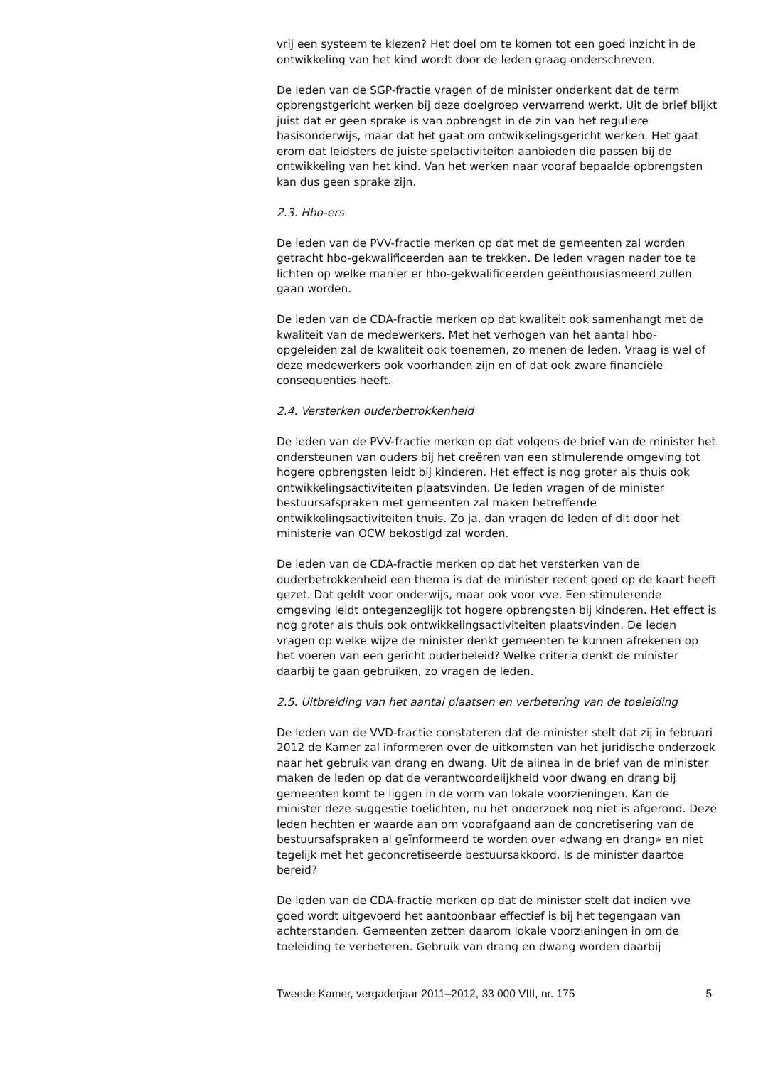vrij een systeem te kiezen? Het doel om te komen tot een goed inzicht in de ontwikkeling van het kind wordt door de leden graag onderschreven.
De leden van de SGP-fractie vragen of de minister onderkent dat de term opbrengstgericht werken bij deze doelgroep verwarrend werkt. Uit de brief blijkt juist dat er geen sprake is van opbrengst in de zin van het reguliere basisonderwijs, maar dat het gaat om ontwikkelingsgericht werken. Het gaat erom dat leidsters de juiste spelactiviteiten aanbieden die passen bij de ontwikkeling van het kind. Van het werken naar vooraf bepaalde opbrengsten kan dus geen sprake zijn.
2.3. Hbo-ers
De leden van de PVV-fractie merken op dat met de gemeenten zal worden getracht hbo-gekwalificeerden aan te trekken. De leden vragen nader toe te lichten op welke manier er hbo-gekwalificeerden geënthousiasmeerd zullen gaan worden.
De leden van de CDA-fractie merken op dat kwaliteit ook samenhangt met de kwaliteit van de medewerkers. Met het verhogen van het aantal hbo-opgeleiden zal de kwaliteit ook toenemen, zo menen de leden. Vraag is wel of deze medewerkers ook voorhanden zijn en of dat ook zware financiële consequenties heeft.
2.4. Versterken ouderbetrokkenheid
De leden van de PVV-fractie merken op dat volgens de brief van de minister het ondersteunen van ouders bij het creëren van een stimulerende omgeving tot hogere opbrengsten leidt bij kinderen. Het effect is nog groter als thuis ook ontwikkelingsactiviteiten plaatsvinden. De leden vragen of de minister bestuursafspraken met gemeenten zal maken betreffende ontwikkelingsactiviteiten thuis. Zo ja, dan vragen de leden of dit door het ministerie van OCW bekostigd zal worden.
De leden van de CDA-fractie merken op dat het versterken van de ouderbetrokkenheid een thema is dat de minister recent goed op de kaart heeft gezet. Dat geldt voor onderwijs, maar ook voor vve. Een stimulerende omgeving leidt ontegenzeglijk tot hogere opbrengsten bij kinderen. Het effect is nog groter als thuis ook ontwikkelingsactiviteiten plaatsvinden. De leden vragen op welke wijze de minister denkt gemeenten te kunnen afrekenen op het voeren van een gericht ouderbeleid? Welke criteria denkt de minister daarbij te gaan gebruiken, zo vragen de leden.
2.5. Uitbreiding van het aantal plaatsen en verbetering van de toeleiding
De leden van de VVD-fractie constateren dat de minister stelt dat zij in februari 2012 de Kamer zal informeren over de uitkomsten van het juridische onderzoek naar het gebruik van drang en dwang. Uit de alinea in de brief van de minister maken de leden op dat de verantwoordelijkheid voor dwang en drang bij gemeenten komt te liggen in de vorm van lokale voorzieningen. Kan de minister deze suggestie toelichten, nu het onderzoek nog niet is afgerond. Deze leden hechten er waarde aan om voorafgaand aan de concretisering van de bestuursafspraken al geïnformeerd te worden over «dwang en drang» en niet tegelijk met het geconcretiseerde bestuursakkoord. Is de minister daartoe bereid?
De leden van de CDA-fractie merken op dat de minister stelt dat indien vve goed wordt uitgevoerd het aantoonbaar effectief is bij het tegengaan van achterstanden. Gemeenten zetten daarom lokale voorzieningen in om de toeleiding te verbeteren. Gebruik van drang en dwang worden daarbij
Tweede Kamer, vergaderjaar 2011–2012, 33 000 VIII, nr. 175 5